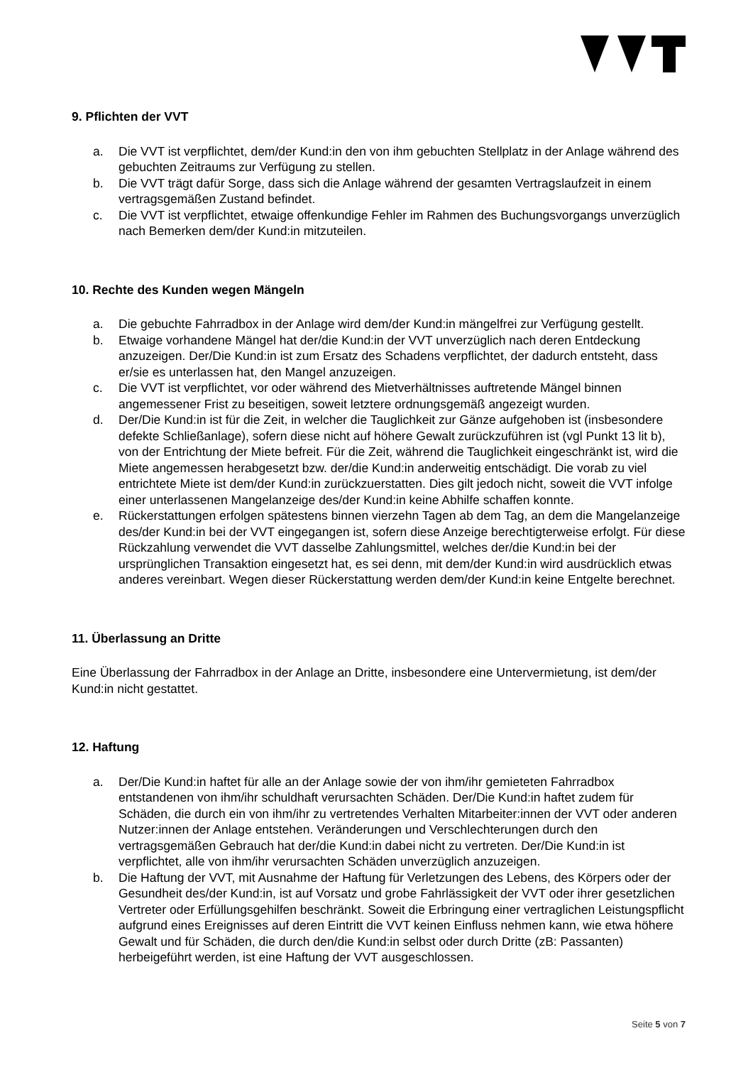9. Pflichten der VVT
a. Die VVT ist verpflichtet, dem/der Kund:in den von ihm gebuchten Stellplatz in der Anlage während des gebuchten Zeitraums zur Verfügung zu stellen.
b. Die VVT trägt dafür Sorge, dass sich die Anlage während der gesamten Vertragslaufzeit in einem vertragsgemäßen Zustand befindet.
c. Die VVT ist verpflichtet, etwaige offenkundige Fehler im Rahmen des Buchungsvorgangs unverzüglich nach Bemerken dem/der Kund:in mitzuteilen.
10. Rechte des Kunden wegen Mängeln
a. Die gebuchte Fahrradbox in der Anlage wird dem/der Kund:in mängelfrei zur Verfügung gestellt.
b. Etwaige vorhandene Mängel hat der/die Kund:in der VVT unverzüglich nach deren Entdeckung anzuzeigen. Der/Die Kund:in ist zum Ersatz des Schadens verpflichtet, der dadurch entsteht, dass er/sie es unterlassen hat, den Mangel anzuzeigen.
c. Die VVT ist verpflichtet, vor oder während des Mietverhältnisses auftretende Mängel binnen angemessener Frist zu beseitigen, soweit letztere ordnungsgemäß angezeigt wurden.
d. Der/Die Kund:in ist für die Zeit, in welcher die Tauglichkeit zur Gänze aufgehoben ist (insbesondere defekte Schließanlage), sofern diese nicht auf höhere Gewalt zurückzuführen ist (vgl Punkt 13 lit b), von der Entrichtung der Miete befreit. Für die Zeit, während die Tauglichkeit eingeschränkt ist, wird die Miete angemessen herabgesetzt bzw. der/die Kund:in anderweitig entschädigt. Die vorab zu viel entrichtete Miete ist dem/der Kund:in zurückzuerstatten. Dies gilt jedoch nicht, soweit die VVT infolge einer unterlassenen Mangelanzeige des/der Kund:in keine Abhilfe schaffen konnte.
e. Rückerstattungen erfolgen spätestens binnen vierzehn Tagen ab dem Tag, an dem die Mangelanzeige des/der Kund:in bei der VVT eingegangen ist, sofern diese Anzeige berechtigterweise erfolgt. Für diese Rückzahlung verwendet die VVT dasselbe Zahlungsmittel, welches der/die Kund:in bei der ursprünglichen Transaktion eingesetzt hat, es sei denn, mit dem/der Kund:in wird ausdrücklich etwas anderes vereinbart. Wegen dieser Rückerstattung werden dem/der Kund:in keine Entgelte berechnet.
11. Überlassung an Dritte
Eine Überlassung der Fahrradbox in der Anlage an Dritte, insbesondere eine Untervermietung, ist dem/der Kund:in nicht gestattet.
12. Haftung
a. Der/Die Kund:in haftet für alle an der Anlage sowie der von ihm/ihr gemieteten Fahrradbox entstandenen von ihm/ihr schuldhaft verursachten Schäden. Der/Die Kund:in haftet zudem für Schäden, die durch ein von ihm/ihr zu vertretendes Verhalten Mitarbeiter:innen der VVT oder anderen Nutzer:innen der Anlage entstehen. Veränderungen und Verschlechterungen durch den vertragsgemäßen Gebrauch hat der/die Kund:in dabei nicht zu vertreten. Der/Die Kund:in ist verpflichtet, alle von ihm/ihr verursachten Schäden unverzüglich anzuzeigen.
b. Die Haftung der VVT, mit Ausnahme der Haftung für Verletzungen des Lebens, des Körpers oder der Gesundheit des/der Kund:in, ist auf Vorsatz und grobe Fahrlässigkeit der VVT oder ihrer gesetzlichen Vertreter oder Erfüllungsgehilfen beschränkt. Soweit die Erbringung einer vertraglichen Leistungspflicht aufgrund eines Ereignisses auf deren Eintritt die VVT keinen Einfluss nehmen kann, wie etwa höhere Gewalt und für Schäden, die durch den/die Kund:in selbst oder durch Dritte (zB: Passanten) herbeigeführt werden, ist eine Haftung der VVT ausgeschlossen.
Seite 5 von 7